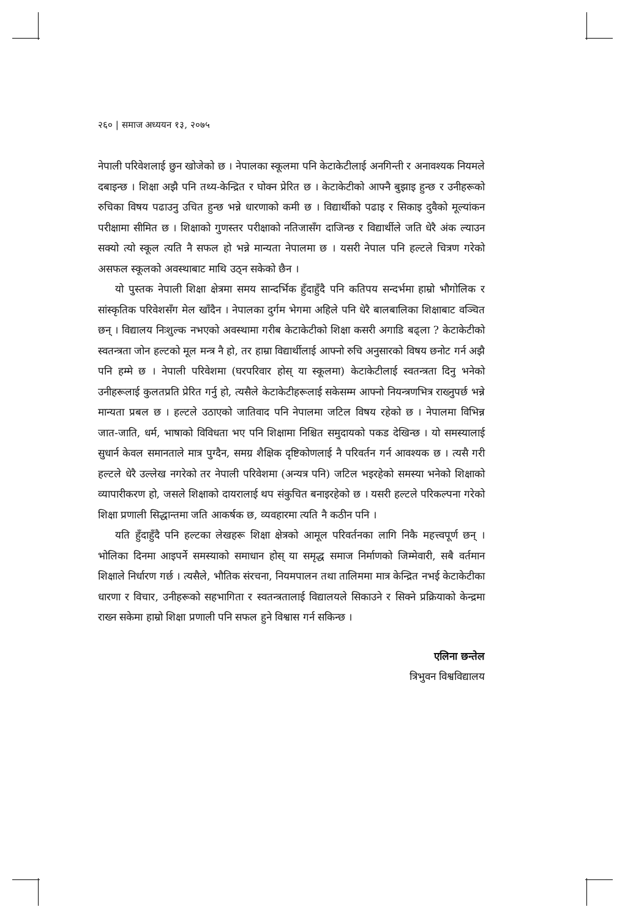२६० | समाज अध्ययन १३, २०७५
नेपाली परिवेशलाई छुन खोजेको छ । नेपालका स्कूलमा पनि केटाकेटीलाई अनगिन्ती र अनावश्यक नियमले दबाइन्छ । शिक्षा अझै पनि तथ्य-केन्द्रित र घोक्न प्रेरित छ । केटाकेटीको आफ्नै बुझाइ हुन्छ र उनीहरूको रुचिका विषय पढाउनु उचित हुन्छ भन्ने धारणाको कमी छ । विद्यार्थीको पढाइ र सिकाइ दुवैको मूल्यांकन परीक्षामा सीमित छ । शिक्षाको गुणस्तर परीक्षाको नतिजासँग दाजिन्छ र विद्यार्थीले जति धेरै अंक ल्याउन सक्यो त्यो स्कूल त्यति नै सफल हो भन्ने मान्यता नेपालमा छ । यसरी नेपाल पनि हल्टले चित्रण गरेको असफल स्कूलको अवस्थाबाट माथि उठ्न सकेको छैन ।
यो पुस्तक नेपाली शिक्षा क्षेत्रमा समय सान्दर्भिक हुँदाहुँदै पनि कतिपय सन्दर्भमा हाम्रो भौगोलिक र सांस्कृतिक परिवेशसँग मेल खाँदैन । नेपालका दुर्गम भेगमा अहिले पनि धेरै बालबालिका शिक्षाबाट वञ्चित छन् । विद्यालय निःशुल्क नभएको अवस्थामा गरीब केटाकेटीको शिक्षा कसरी अगाडि बढ्ला ? केटाकेटीको स्वतन्त्रता जोन हल्टको मूल मन्त्र नै हो, तर हाम्रा विद्यार्थीलाई आफ्नो रुचि अनुसारको विषय छनोट गर्न अझै पनि हम्मे छ । नेपाली परिवेशमा (घरपरिवार होस् या स्कूलमा) केटाकेटीलाई स्वतन्त्रता दिनु भनेको उनीहरूलाई कुलतप्रति प्रेरित गर्नु हो, त्यसैले केटाकेटीहरूलाई सकेसम्म आफ्नो नियन्त्रणभित्र राख्नुपर्छ भन्ने मान्यता प्रबल छ । हल्टले उठाएको जातिवाद पनि नेपालमा जटिल विषय रहेको छ । नेपालमा विभिन्न जात-जाति, धर्म, भाषाको विविधता भए पनि शिक्षामा निश्चित समुदायको पकड देखिन्छ । यो समस्यालाई सुधार्न केवल समानताले मात्र पुग्दैन, समग्र शैक्षिक दृष्टिकोणलाई नै परिवर्तन गर्न आवश्यक छ । त्यसै गरी हल्टले धेरै उल्लेख नगरेको तर नेपाली परिवेशमा (अन्यत्र पनि) जटिल भइरहेको समस्या भनेको शिक्षाको व्यापारीकरण हो, जसले शिक्षाको दायरालाई थप संकुचित बनाइरहेको छ । यसरी हल्टले परिकल्पना गरेको शिक्षा प्रणाली सिद्धान्तमा जति आकर्षक छ, व्यवहारमा त्यति नै कठीन पनि ।
यति हुँदाहुँदै पनि हल्टका लेखहरू शिक्षा क्षेत्रको आमूल परिवर्तनका लागि निकै महत्त्वपूर्ण छन् । भोलिका दिनमा आइपर्ने समस्याको समाधान होस् या समृद्ध समाज निर्माणको जिम्मेवारी, सबै वर्तमान शिक्षाले निर्धारण गर्छ । त्यसैले, भौतिक संरचना, नियमपालन तथा तालिममा मात्र केन्द्रित नभई केटाकेटीका धारणा र विचार, उनीहरूको सहभागिता र स्वतन्त्रतालाई विद्यालयले सिकाउने र सिक्ने प्रक्रियाको केन्द्रमा राख्न सकेमा हाम्रो शिक्षा प्रणाली पनि सफल हुने विश्वास गर्न सकिन्छ ।
एलिना छन्तेल
त्रिभुवन विश्वविद्यालय